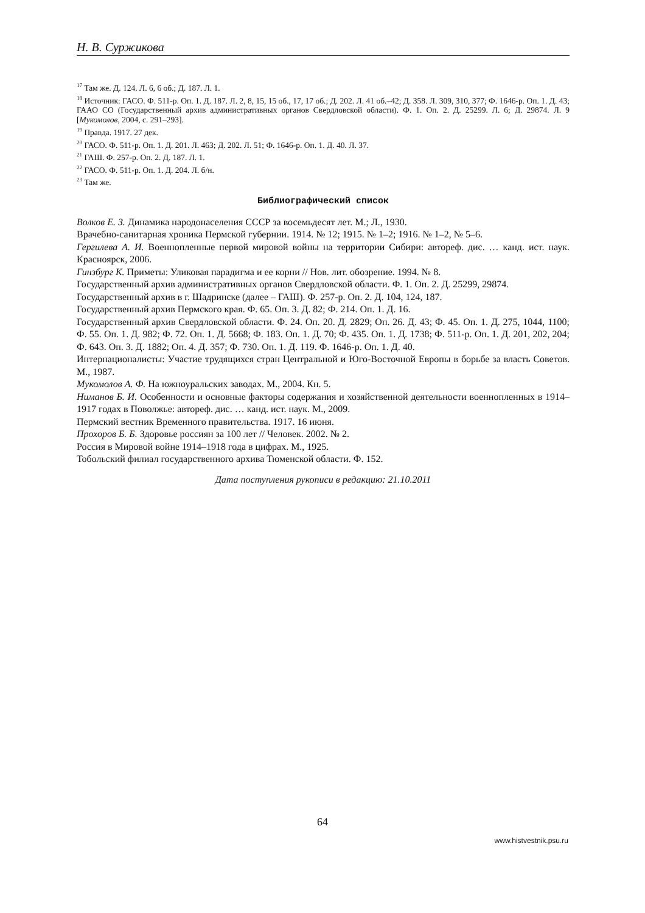Н. В. Суржикова
<sup>17</sup> Там же. Д. 124. Л. 6, 6 об.; Д. 187. Л. 1.
<sup>18</sup> Источник: ГАСО. Ф. 511-р. Оп. 1. Д. 187. Л. 2, 8, 15, 15 об., 17, 17 об.; Д. 202. Л. 41 об.–42; Д. 358. Л. 309, 310, 377; Ф. 1646-р. Оп. 1. Д. 43; ГААО СО (Государственный архив административных органов Свердловской области). Ф. 1. Оп. 2. Д. 25299. Л. 6; Д. 29874. Л. 9 [Мукомолов, 2004, с. 291–293].
<sup>19</sup> Правда. 1917. 27 дек.
<sup>20</sup> ГАСО. Ф. 511-р. Оп. 1. Д. 201. Л. 463; Д. 202. Л. 51; Ф. 1646-р. Оп. 1. Д. 40. Л. 37.
<sup>21</sup> ГАШ. Ф. 257-р. Оп. 2. Д. 187. Л. 1.
<sup>22</sup> ГАСО. Ф. 511-р. Оп. 1. Д. 204. Л. б/н.
<sup>23</sup> Там же.
Библиографический список
Волков Е. З. Динамика народонаселения СССР за восемьдесят лет. М.; Л., 1930.
Врачебно-санитарная хроника Пермской губернии. 1914. № 12; 1915. № 1–2; 1916. № 1–2, № 5–6.
Гергилева А. И. Военнопленные первой мировой войны на территории Сибири: автореф. дис. … канд. ист. наук. Красноярск, 2006.
Гинзбург К. Приметы: Уликовая парадигма и ее корни // Нов. лит. обозрение. 1994. № 8.
Государственный архив административных органов Свердловской области. Ф. 1. Оп. 2. Д. 25299, 29874.
Государственный архив в г. Шадринске (далее – ГАШ). Ф. 257-р. Оп. 2. Д. 104, 124, 187.
Государственный архив Пермского края. Ф. 65. Оп. 3. Д. 82; Ф. 214. Оп. 1. Д. 16.
Государственный архив Свердловской области. Ф. 24. Оп. 20. Д. 2829; Оп. 26. Д. 43; Ф. 45. Оп. 1. Д. 275, 1044, 1100; Ф. 55. Оп. 1. Д. 982; Ф. 72. Оп. 1. Д. 5668; Ф. 183. Оп. 1. Д. 70; Ф. 435. Оп. 1. Д. 1738; Ф. 511-р. Оп. 1. Д. 201, 202, 204; Ф. 643. Оп. 3. Д. 1882; Оп. 4. Д. 357; Ф. 730. Оп. 1. Д. 119. Ф. 1646-р. Оп. 1. Д. 40.
Интернационалисты: Участие трудящихся стран Центральной и Юго-Восточной Европы в борьбе за власть Советов. М., 1987.
Мукомолов А. Ф. На южноуральских заводах. М., 2004. Кн. 5.
Ниманов Б. И. Особенности и основные факторы содержания и хозяйственной деятельности военнопленных в 1914–1917 годах в Поволжье: автореф. дис. … канд. ист. наук. М., 2009.
Пермский вестник Временного правительства. 1917. 16 июня.
Прохоров Б. Б. Здоровье россиян за 100 лет // Человек. 2002. № 2.
Россия в Мировой войне 1914–1918 года в цифрах. М., 1925.
Тобольский филиал государственного архива Тюменской области. Ф. 152.
Дата поступления рукописи в редакцию: 21.10.2011
64
www.histvestnik.psu.ru